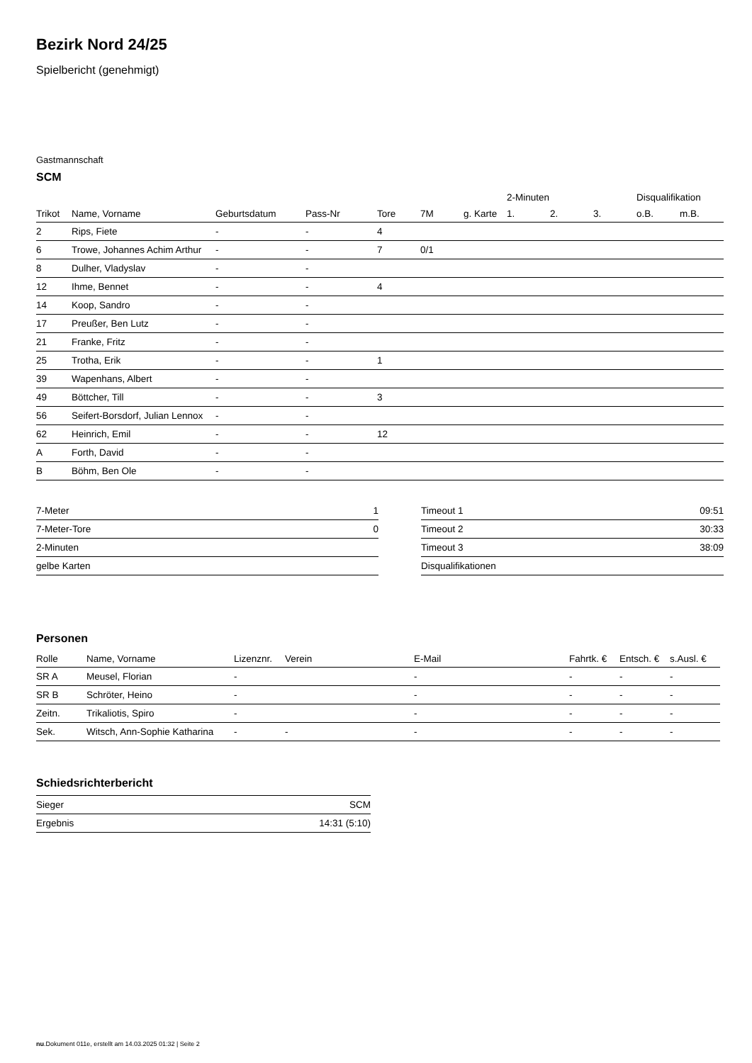Bezirk Nord 24/25
Spielbericht (genehmigt)
Gastmannschaft
SCM
| | | | | | | | 2-Minuten | | | Disqualifikation | |
| --- | --- | --- | --- | --- | --- | --- | --- | --- | --- | --- | --- |
| Trikot | Name, Vorname | Geburtsdatum | Pass-Nr | Tore | 7M | g. Karte | 1. | 2. | 3. | o.B. | m.B. |
| 2 | Rips, Fiete | - | - | 4 | | | | | | | |
| 6 | Trowe, Johannes Achim Arthur | - | - | 7 | 0/1 | | | | | | |
| 8 | Dulher, Vladyslav | - | - | | | | | | | | |
| 12 | Ihme, Bennet | - | - | 4 | | | | | | | |
| 14 | Koop, Sandro | - | - | | | | | | | | |
| 17 | Preußer, Ben Lutz | - | - | | | | | | | | |
| 21 | Franke, Fritz | - | - | | | | | | | | |
| 25 | Trotha, Erik | - | - | 1 | | | | | | | |
| 39 | Wapenhans, Albert | - | - | | | | | | | | |
| 49 | Böttcher, Till | - | - | 3 | | | | | | | |
| 56 | Seifert-Borsdorf, Julian Lennox | - | - | | | | | | | | |
| 62 | Heinrich, Emil | - | - | 12 | | | | | | | |
| A | Forth, David | - | - | | | | | | | | |
| B | Böhm, Ben Ole | - | - | | | | | | | | |
| 7-Meter | 1 |
| 7-Meter-Tore | 0 |
| 2-Minuten | |
| gelbe Karten | |
| Timeout 1 | 09:51 |
| Timeout 2 | 30:33 |
| Timeout 3 | 38:09 |
| Disqualifikationen | |
Personen
| Rolle | Name, Vorname | Lizenznr. | Verein | E-Mail | Fahrtk. € | Entsch. € | s.Ausl. € |
| --- | --- | --- | --- | --- | --- | --- | --- |
| SR A | Meusel, Florian | - | | - | - | - | - |
| SR B | Schröter, Heino | - | | - | - | - | - |
| Zeitn. | Trikaliotis, Spiro | - | | - | - | - | - |
| Sek. | Witsch, Ann-Sophie Katharina | - | - | - | - | - | - |
Schiedsrichterbericht
| Sieger | SCM |
| Ergebnis | 14:31 (5:10) |
nu.Dokument 011e, erstellt am 14.03.2025 01:32 | Seite 2